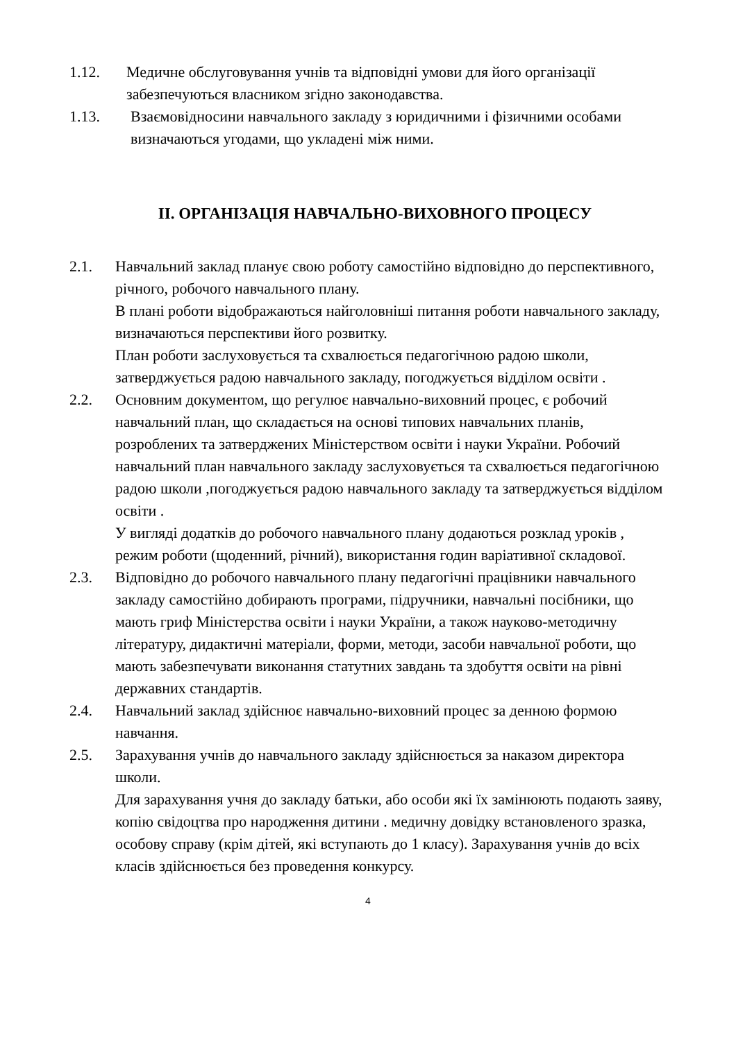1.12. Медичне обслуговування учнів та відповідні умови для його організації забезпечуються власником згідно законодавства.
1.13. Взаємовідносини навчального закладу з юридичними і фізичними особами визначаються угодами, що укладені між ними.
ІІ. ОРГАНІЗАЦІЯ НАВЧАЛЬНО-ВИХОВНОГО ПРОЦЕСУ
2.1. Навчальний заклад планує свою роботу самостійно відповідно до перспективного, річного, робочого навчального плану.
В плані роботи відображаються найголовніші питання роботи навчального закладу, визначаються перспективи його розвитку.
План роботи заслуховується та схвалюється педагогічною радою школи, затверджується радою навчального закладу, погоджується відділом освіти .
2.2. Основним документом, що регулює навчально-виховний процес, є робочий навчальний план, що складається на основі типових навчальних планів, розроблених та затверджених Міністерством освіти і науки України. Робочий навчальний план навчального закладу заслуховується та схвалюється педагогічною радою школи ,погоджується радою навчального закладу та затверджується відділом освіти .
У вигляді додатків до робочого навчального плану додаються розклад уроків , режим роботи (щоденний, річний), використання годин варіативної складової.
2.3. Відповідно до робочого навчального плану педагогічні працівники навчального закладу самостійно добирають програми, підручники, навчальні посібники, що мають гриф Міністерства освіти і науки України, а також науково-методичну літературу, дидактичні матеріали, форми, методи, засоби навчальної роботи, що мають забезпечувати виконання статутних завдань та здобуття освіти на рівні державних стандартів.
2.4. Навчальний заклад здійснює навчально-виховний процес за денною формою навчання.
2.5. Зарахування учнів до навчального закладу здійснюється за наказом директора школи.
Для зарахування учня до закладу батьки, або особи які їх замінюють подають заяву, копію свідоцтва про народження дитини . медичну довідку встановленого зразка, особову справу (крім дітей, які вступають до 1 класу). Зарахування учнів до всіх класів здійснюється без проведення конкурсу.
4